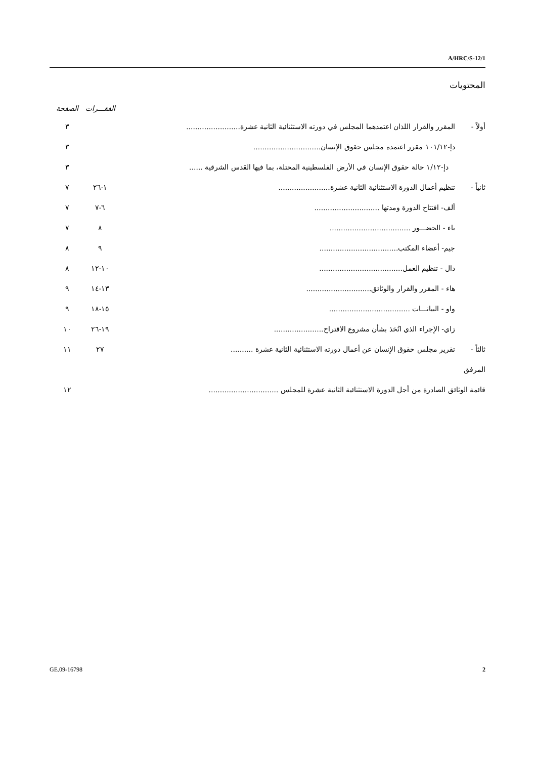A/HRC/S-12/1
المحتويات
| | | الفقـــرات | الصفحة |
| --- | --- | --- | --- |
| أولاً - | المقرر والقرار اللذان اعتمدهما المجلس في دورته الاستثنائية الثانية عشرة........................ | | ٣ |
| | دإ-١٠١/١٢ مقرر اعتمده مجلس حقوق الإنسان.............................. | | ٣ |
| | دإ-١/١٢ حالة حقوق الإنسان في الأرض الفلسطينية المحتلة، بما فيها القدس الشرقية ...... | | ٣ |
| ثانياً - | تنظيم أعمال الدورة الاستثنائية الثانية عشرة....................... | ١-٢٦ | ٧ |
| | ألف- افتتاح الدورة ومدتها ............................. | ٦-٧ | ٧ |
| | باء - الحضـــور .................................... | ٨ | ٧ |
| | جيم- أعضاء المكتب................................... | ٩ | ٨ |
| | دال - تنظيم العمل..................................... | ١٠-١٢ | ٨ |
| | هاء - المقرر والقرار والوثائق............................. | ١٣-١٤ | ٩ |
| | واو - البيانـــات .................................... | ١٥-١٨ | ٩ |
| | زاي- الإجراء الذي اتُخذ بشأن مشروع الاقتراح...................... | ١٩-٢٦ | ١٠ |
| ثالثاً - | تقرير مجلس حقوق الإنسان عن أعمال دورته الاستثنائية الثانية عشرة .......... | ٢٧ | ١١ |
| المرفق | | | |
| قائمة الوثائق الصادرة من أجل الدورة الاستثنائية الثانية عشرة للمجلس ............................... | | | ١٢ |
GE.09-16798 2